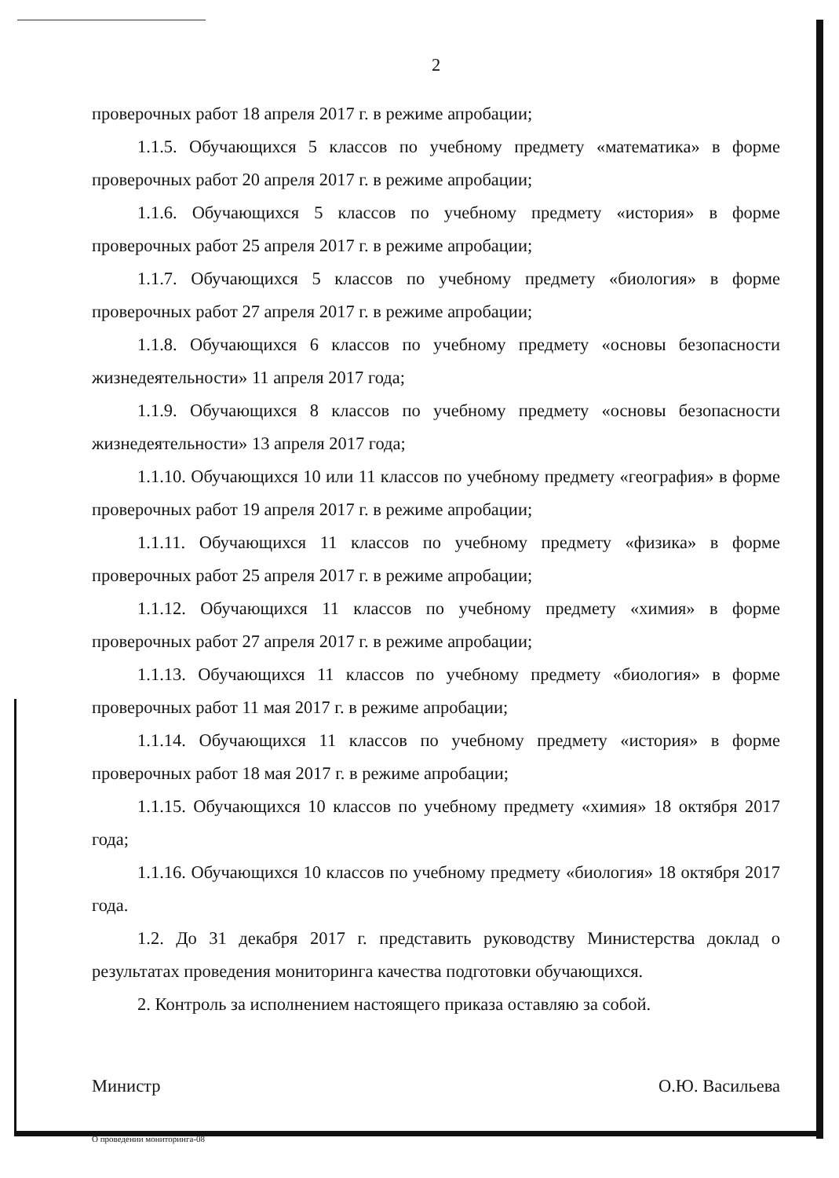2
проверочных работ 18 апреля 2017 г. в режиме апробации;
1.1.5. Обучающихся 5 классов по учебному предмету «математика» в форме проверочных работ 20 апреля 2017 г. в режиме апробации;
1.1.6. Обучающихся 5 классов по учебному предмету «история» в форме проверочных работ 25 апреля 2017 г. в режиме апробации;
1.1.7. Обучающихся 5 классов по учебному предмету «биология» в форме проверочных работ 27 апреля 2017 г. в режиме апробации;
1.1.8. Обучающихся 6 классов по учебному предмету «основы безопасности жизнедеятельности» 11 апреля 2017 года;
1.1.9. Обучающихся 8 классов по учебному предмету «основы безопасности жизнедеятельности» 13 апреля 2017 года;
1.1.10. Обучающихся 10 или 11 классов по учебному предмету «география» в форме проверочных работ 19 апреля 2017 г. в режиме апробации;
1.1.11. Обучающихся 11 классов по учебному предмету «физика» в форме проверочных работ 25 апреля 2017 г. в режиме апробации;
1.1.12. Обучающихся 11 классов по учебному предмету «химия» в форме проверочных работ 27 апреля 2017 г. в режиме апробации;
1.1.13. Обучающихся 11 классов по учебному предмету «биология» в форме проверочных работ 11 мая 2017 г. в режиме апробации;
1.1.14. Обучающихся 11 классов по учебному предмету «история» в форме проверочных работ 18 мая 2017 г. в режиме апробации;
1.1.15. Обучающихся 10 классов по учебному предмету «химия» 18 октября 2017 года;
1.1.16. Обучающихся 10 классов по учебному предмету «биология» 18 октября 2017 года.
1.2. До 31 декабря 2017 г. представить руководству Министерства доклад о результатах проведения мониторинга качества подготовки обучающихся.
2. Контроль за исполнением настоящего приказа оставляю за собой.
Министр О.Ю. Васильева
О проведении мониторинга-08